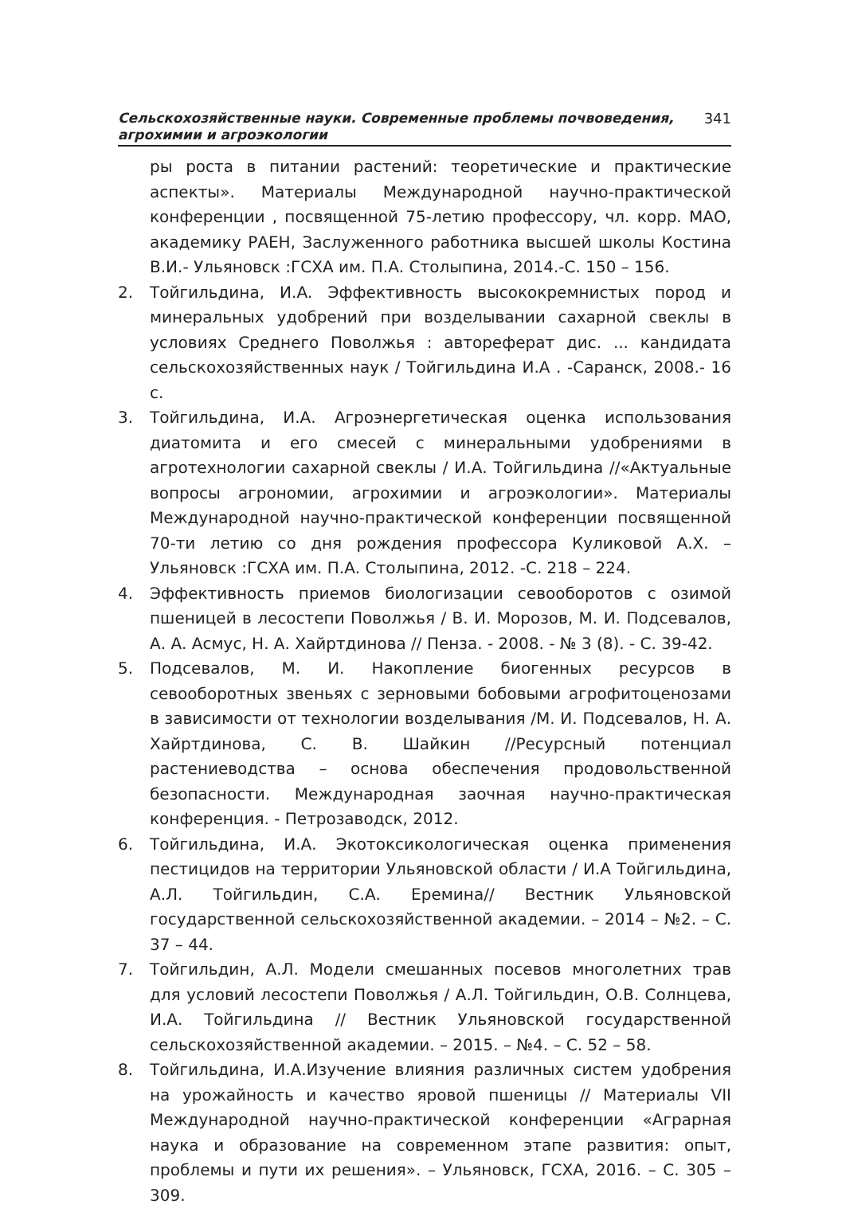Сельскохозяйственные науки. Современные проблемы почвоведения,
агрохимии и агроэкологии
341
ры роста в питании растений: теоретические и практические аспекты». Материалы Международной научно-практической конференции , посвященной 75-летию профессору, чл. корр. МАО, академику РАЕН, Заслуженного работника высшей школы Костина В.И.- Ульяновск :ГСХА им. П.А. Столыпина, 2014.-С. 150 – 156.
2. Тойгильдина, И.А. Эффективность высококремнистых пород и минеральных удобрений при возделывании сахарной свеклы в условиях Среднего Поволжья : автореферат дис. ... кандидата сельскохозяйственных наук / Тойгильдина И.А . -Саранск, 2008.- 16 с.
3. Тойгильдина, И.А. Агроэнергетическая оценка использования диатомита и его смесей с минеральными удобрениями в агротехнологии сахарной свеклы / И.А. Тойгильдина //«Актуальные вопросы агрономии, агрохимии и агроэкологии». Материалы Международной научно-практической конференции посвященной 70-ти летию со дня рождения профессора Куликовой А.Х. – Ульяновск :ГСХА им. П.А. Столыпина, 2012. -С. 218 – 224.
4. Эффективность приемов биологизации севооборотов с озимой пшеницей в лесостепи Поволжья / В. И. Морозов, М. И. Подсевалов, А. А. Асмус, Н. А. Хайртдинова // Пенза. - 2008. - № 3 (8). - С. 39-42.
5. Подсевалов, М. И. Накопление биогенных ресурсов в севооборотных звеньях с зерновыми бобовыми агрофитоценозами в зависимости от технологии возделывания /М. И. Подсевалов, Н. А. Хайртдинова, С. В. Шайкин //Ресурсный потенциал растениеводства – основа обеспечения продовольственной безопасности. Международная заочная научно-практическая конференция. - Петрозаводск, 2012.
6. Тойгильдина, И.А. Экотоксикологическая оценка применения пестицидов на территории Ульяновской области / И.А Тойгильдина, А.Л. Тойгильдин, С.А. Еремина// Вестник Ульяновской государственной сельскохозяйственной академии. – 2014 – №2. – С. 37 – 44.
7. Тойгильдин, А.Л. Модели смешанных посевов многолетних трав для условий лесостепи Поволжья / А.Л. Тойгильдин, О.В. Солнцева, И.А. Тойгильдина // Вестник Ульяновской государственной сельскохозяйственной академии. – 2015. – №4. – С. 52 – 58.
8. Тойгильдина, И.А.Изучение влияния различных систем удобрения на урожайность и качество яровой пшеницы // Материалы VII Международной научно-практической конференции «Аграрная наука и образование на современном этапе развития: опыт, проблемы и пути их решения». – Ульяновск, ГСХА, 2016. – С. 305 – 309.